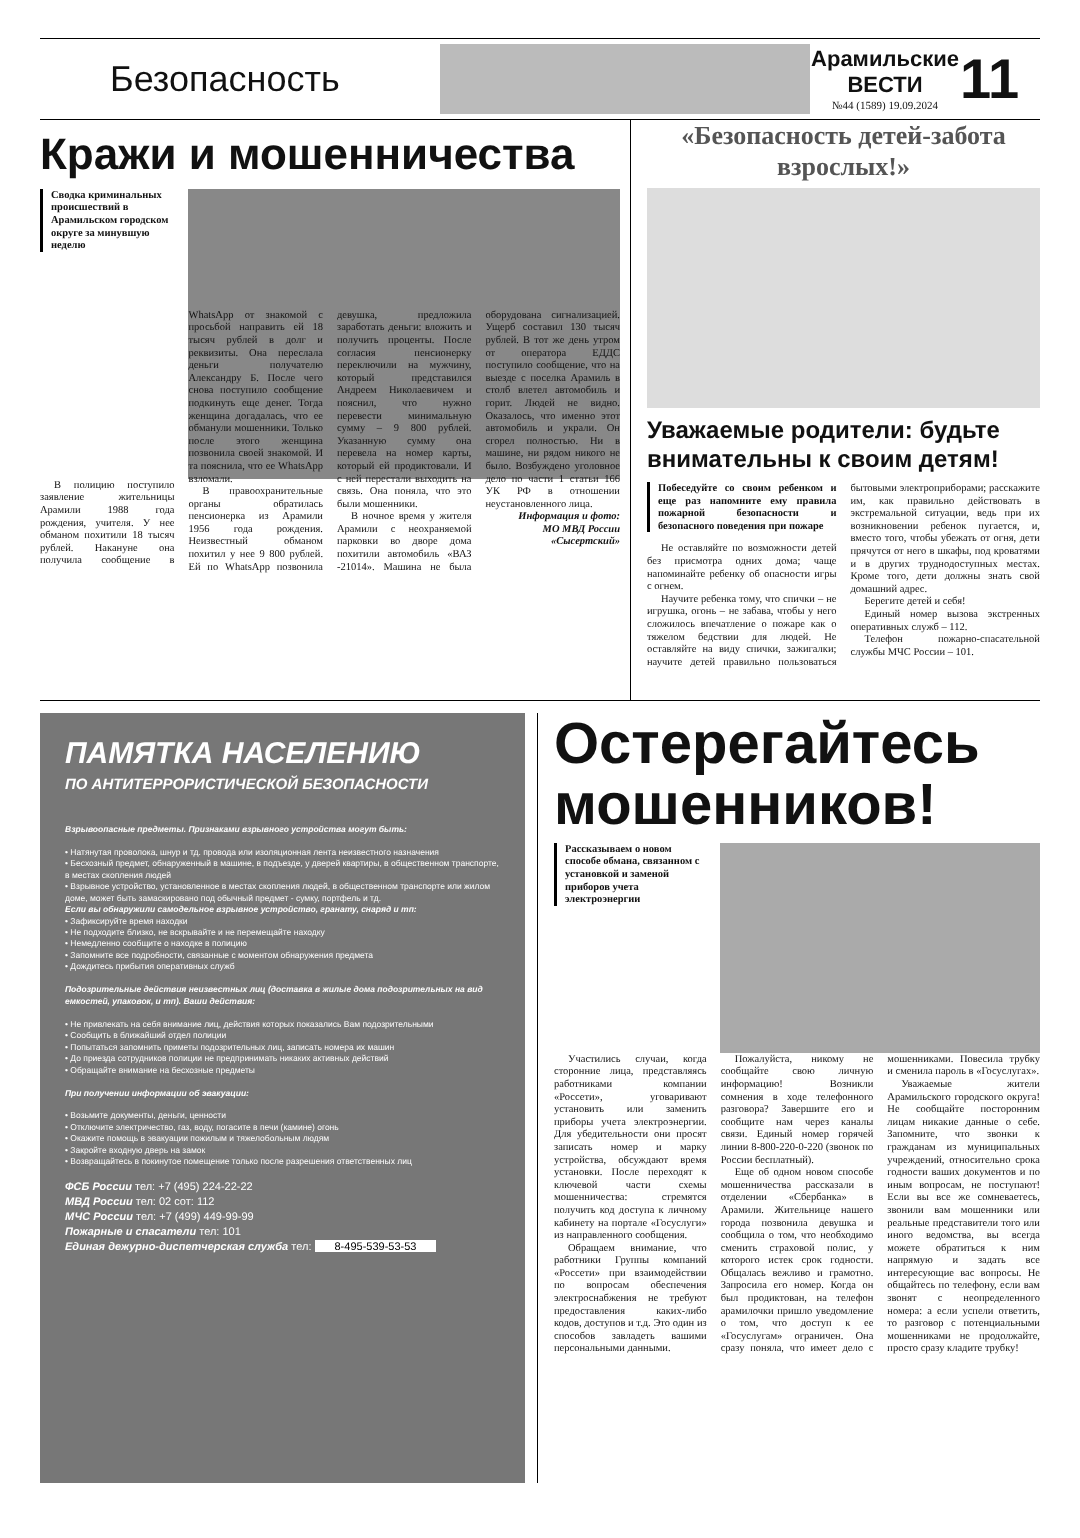Безопасность
Арамильские
ВЕСТИ
№44 (1589) 19.09.2024
11
Кражи и мошенничества
Сводка криминальных происшествий в Арамильском городском округе за минувшую неделю
В полицию поступило заявление жительницы Арамили 1988 года рождения, учителя. У нее обманом похитили 18 тысяч рублей. Накануне она получила сообщение в WhatsApp от знакомой с просьбой направить ей 18 тысяч рублей в долг и реквизиты. Она переслала деньги получателю Александру Б. После чего снова поступило сообщение подкинуть еще денег. Тогда женщина догадалась, что ее обманули мошенники. Только после этого женщина позвонила своей знакомой. И та пояснила, что ее WhatsApp взломали.
В правоохранительные органы обратилась пенсионерка из Арамили 1956 года рождения. Неизвестный обманом похитил у нее 9 800 рублей. Ей по WhatsApp позвонила девушка, предложила заработать деньги: вложить и получить проценты. После согласия пенсионерку переключили на мужчину, который представился Андреем Николаевичем и пояснил, что нужно перевести минимальную сумму – 9 800 рублей. Указанную сумму она перевела на номер карты, который ей продиктовали. И с ней перестали выходить на связь. Она поняла, что это были мошенники.
В ночное время у жителя Арамили с неохраняемой парковки во дворе дома похитили автомобиль «ВАЗ -21014». Машина не была оборудована сигнализацией. Ущерб составил 130 тысяч рублей. В тот же день утром от оператора ЕДДС поступило сообщение, что на выезде с поселка Арамиль в столб влетел автомобиль и горит. Людей не видно. Оказалось, что именно этот автомобиль и украли. Он сгорел полностью. Ни в машине, ни рядом никого не было. Возбуждено уголовное дело по части 1 статьи 166 УК РФ в отношении неустановленного лица.
Информация и фото: МО МВД России «Сысертский»
«Безопасность детей-забота взрослых!»
Уважаемые родители: будьте внимательны к своим детям!
Побеседуйте со своим ребенком и еще раз напомните ему правила пожарной безопасности и безопасного поведения при пожаре
Не оставляйте по возможности детей без присмотра одних дома; чаще напоминайте ребенку об опасности игры с огнем.
Научите ребенка тому, что спички – не игрушка, огонь – не забава, чтобы у него сложилось впечатление о пожаре как о тяжелом бедствии для людей. Не оставляйте на виду спички, зажигалки; научите детей правильно пользоваться бытовыми электроприборами; расскажите им, как правильно действовать в экстремальной ситуации, ведь при их возникновении ребенок пугается, и, вместо того, чтобы убежать от огня, дети прячутся от него в шкафы, под кроватями и в других труднодоступных местах. Кроме того, дети должны знать свой домашний адрес.
Берегите детей и себя!
Единый номер вызова экстренных оперативных служб – 112.
Телефон пожарно-спасательной службы МЧС России – 101.
ПАМЯТКА НАСЕЛЕНИЮ
ПО АНТИТЕРРОРИСТИЧЕСКОЙ БЕЗОПАСНОСТИ
Взрывоопасные предметы. Признаками взрывного устройства могут быть:
• Натянутая проволока, шнур и тд. провода или изоляционная лента неизвестного назначения
• Бесхозный предмет, обнаруженный в машине, в подъезде, у дверей квартиры, в общественном транспорте, в местах скопления людей
• Взрывное устройство, установленное в местах скопления людей, в общественном транспорте или жилом доме, может быть замаскировано под обычный предмет - сумку, портфель и тд.
Если вы обнаружили самодельное взрывное устройство, гранату, снаряд и тп:
• Зафиксируйте время находки
• Не подходите близко, не вскрывайте и не перемещайте находку
• Немедленно сообщите о находке в полицию
• Запомните все подробности, связанные с моментом обнаружения предмета
• Дождитесь прибытия оперативных служб
Подозрительные действия неизвестных лиц (доставка в жилые дома подозрительных на вид емкостей, упаковок, и тп). Ваши действия:
• Не привлекать на себя внимание лиц, действия которых показались Вам подозрительными
• Сообщить в ближайший отдел полиции
• Попытаться запомнить приметы подозрительных лиц, записать номера их машин
• До приезда сотрудников полиции не предпринимать никаких активных действий
• Обращайте внимание на бесхозные предметы
При получении информации об эвакуации:
• Возьмите документы, деньги, ценности
• Отключите электричество, газ, воду, погасите в печи (камине) огонь
• Окажите помощь в эвакуации пожилым и тяжелобольным людям
• Закройте входную дверь на замок
• Возвращайтесь в покинутое помещение только после разрешения ответственных лиц
ФСБ России тел: +7 (495) 224-22-22
МВД России тел: 02 сот: 112
МЧС России тел: +7 (499) 449-99-99
Пожарные и спасатели тел: 101
Единая дежурно-диспетчерская служба тел: 8-495-539-53-53
Остерегайтесь мошенников!
Рассказываем о новом способе обмана, связанном с установкой и заменой приборов учета электроэнергии
Участились случаи, когда сторонние лица, представляясь работниками компании «Россети», уговаривают установить или заменить приборы учета электроэнергии. Для убедительности они просят записать номер и марку устройства, обсуждают время установки. После переходят к ключевой части схемы мошенничества: стремятся получить код доступа к личному кабинету на портале «Госуслуги» из направленного сообщения.
Обращаем внимание, что работники Группы компаний «Россети» при взаимодействии по вопросам обеспечения электроснабжения не требуют предоставления каких-либо кодов, доступов и т.д. Это один из способов завладеть вашими персональными данными.
Пожалуйста, никому не сообщайте свою личную информацию! Возникли сомнения в ходе телефонного разговора? Завершите его и сообщите нам через каналы связи. Единый номер горячей линии 8-800-220-0-220 (звонок по России бесплатный).
Еще об одном новом способе мошенничества рассказали в отделении «Сбербанка» в Арамили. Жительнице нашего города позвонила девушка и сообщила о том, что необходимо сменить страховой полис, у которого истек срок годности. Общалась вежливо и грамотно. Запросила его номер. Когда он был продиктован, на телефон арамилочки пришло уведомление о том, что доступ к ее «Госуслугам» ограничен. Она сразу поняла, что имеет дело с мошенниками. Повесила трубку и сменила пароль в «Госуслугах».
Уважаемые жители Арамильского городского округа! Не сообщайте посторонним лицам никакие данные о себе. Запомните, что звонки к гражданам из муниципальных учреждений, относительно срока годности ваших документов и по иным вопросам, не поступают! Если вы все же сомневаетесь, звонили вам мошенники или реальные представители того или иного ведомства, вы всегда можете обратиться к ним напрямую и задать все интересующие вас вопросы. Не общайтесь по телефону, если вам звонят с неопределенного номера: а если успели ответить, то разговор с потенциальными мошенниками не продолжайте, просто сразу кладите трубку!